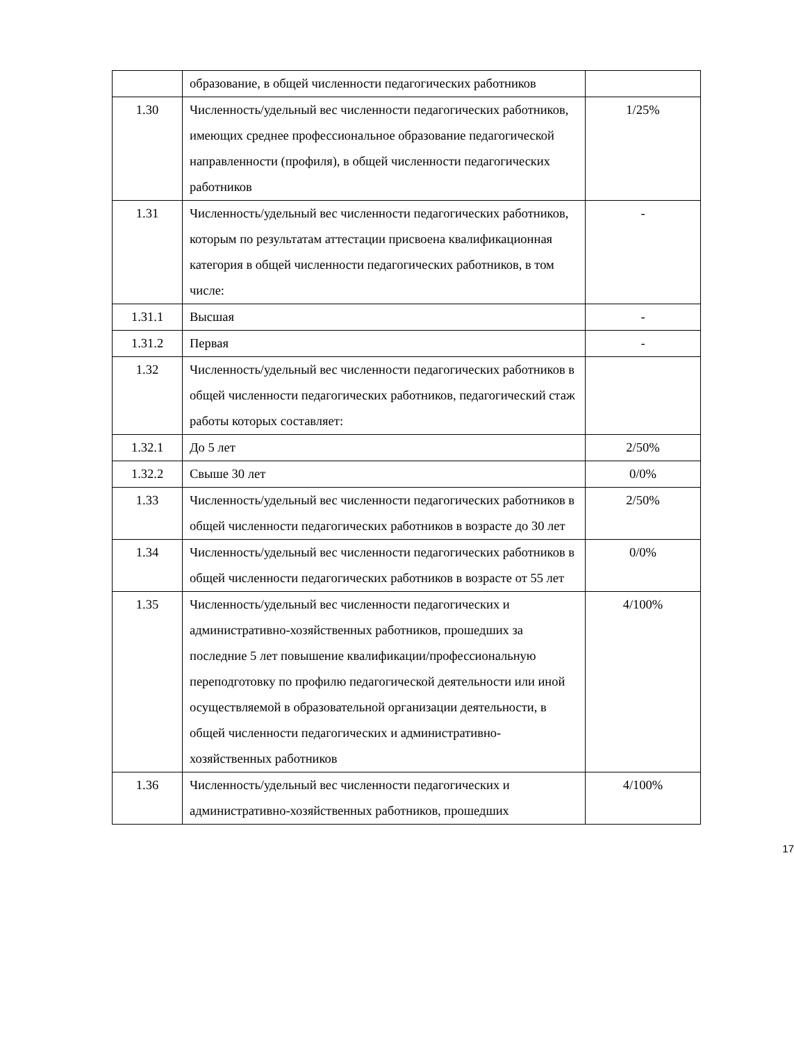| | образование, в общей численности педагогических работников | |
| 1.30 | Численность/удельный вес численности педагогических работников, имеющих среднее профессиональное образование педагогической направленности (профиля), в общей численности педагогических работников | 1/25% |
| 1.31 | Численность/удельный вес численности педагогических работников, которым по результатам аттестации присвоена квалификационная категория в общей численности педагогических работников, в том числе: | - |
| 1.31.1 | Высшая | - |
| 1.31.2 | Первая | - |
| 1.32 | Численность/удельный вес численности педагогических работников в общей численности педагогических работников, педагогический стаж работы которых составляет: | |
| 1.32.1 | До 5 лет | 2/50% |
| 1.32.2 | Свыше 30 лет | 0/0% |
| 1.33 | Численность/удельный вес численности педагогических работников в общей численности педагогических работников в возрасте до 30 лет | 2/50% |
| 1.34 | Численность/удельный вес численности педагогических работников в общей численности педагогических работников в возрасте от 55 лет | 0/0% |
| 1.35 | Численность/удельный вес численности педагогических и административно-хозяйственных работников, прошедших за последние 5 лет повышение квалификации/профессиональную переподготовку по профилю педагогической деятельности или иной осуществляемой в образовательной организации деятельности, в общей численности педагогических и административно-хозяйственных работников | 4/100% |
| 1.36 | Численность/удельный вес численности педагогических и административно-хозяйственных работников, прошедших | 4/100% |
17